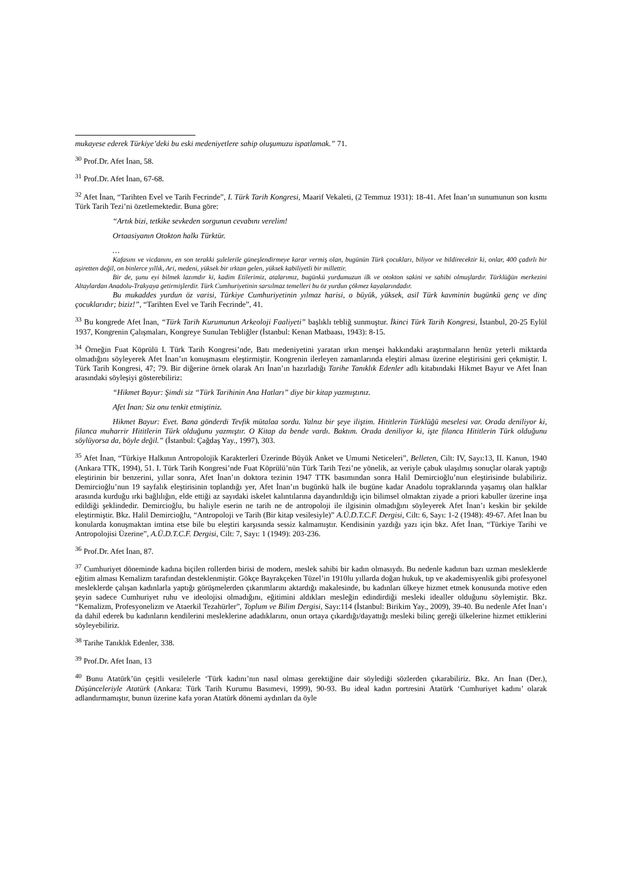mukayese ederek Türkiye’deki bu eski medeniyetlere sahip oluşumuzu ispatlamak.” 71.
<sup>30</sup> Prof.Dr. Afet İnan, 58.
<sup>31</sup> Prof.Dr. Afet İnan, 67-68.
<sup>32</sup> Afet İnan, “Tarihten Evel ve Tarih Fecrinde”, I. Türk Tarih Kongresi, Maarif Vekaleti, (2 Temmuz 1931): 18-41. Afet İnan’ın sunumunun son kısmı Türk Tarih Tezi’ni özetlemektedir. Buna göre:
“Artık bizi, tetkike sevkeden sorgunun cevabını verelim!
Ortaasiyanın Otokton halkı Türktür.
…
Kafasını ve vicdanını, en son terakki şulelerile güneşlendirmeye karar vermiş olan, bugünün Türk çocukları, biliyor ve bildirecektir ki, onlar, 400 çadırlı bir aşiretten değil, on binlerce yıllık, Ari, medeni, yüksek bir ırktan gelen, yüksek kabiliyetli bir millettir.
Bir de, şunu eyi bilmek lazımdır ki, kadim Etilerimiz, atalarımız, bugünkü yurdumuzun ilk ve otokton sakini ve sahibi olmuşlardır. Türklüğün merkezini Altaylardan Anadolu-Trakyaya getirmişlerdir. Türk Cumhuriyetinin sarsılmaz temelleri bu öz yurdun çökmez kayalarındadır.
Bu mukaddes yurdun öz varisi, Türkiye Cumhuriyetinin yılmaz harisi, o büyük, yüksek, asil Türk kavminin bugünkü genç ve dinç çocuklarıdır; biziz!”, “Tarihten Evel ve Tarih Fecrinde”, 41.
<sup>33</sup> Bu kongrede Afet İnan, “Türk Tarih Kurumunun Arkeoloji Faaliyeti” başlıklı tebliğ sunmuştur. İkinci Türk Tarih Kongresi, İstanbul, 20-25 Eylül 1937, Kongrenin Çalışmaları, Kongreye Sunulan Tebliğler (İstanbul: Kenan Matbaası, 1943): 8-15.
<sup>34</sup> Örneğin Fuat Köprülü I. Türk Tarih Kongresi’nde, Batı medeniyetini yaratan ırkın menşei hakkındaki araştırmaların henüz yeterli miktarda olmadığını söyleyerek Afet İnan’ın konuşmasını eleştirmiştir. Kongrenin ilerleyen zamanlarında eleştiri alması üzerine eleştirisini geri çekmiştir. I. Türk Tarih Kongresi, 47; 79. Bir diğerine örnek olarak Arı İnan’ın hazırladığı Tarihe Tanıklık Edenler adlı kitabındaki Hikmet Bayur ve Afet İnan arasındaki söyleşiyi gösterebiliriz:
“Hikmet Bayur: Şimdi siz “Türk Tarihinin Ana Hatları” diye bir kitap yazmıştınız.
Afet İnan: Siz onu tenkit etmiştiniz.
Hikmet Bayur: Evet. Bana gönderdi Tevfik mütalaa sordu. Yalnız bir şeye iliştim. Hititlerin Türklüğü meselesi var. Orada deniliyor ki, filanca muharrir Hititlerin Türk olduğunu yazmıştır. O Kitap da bende vardı. Baktım. Orada deniliyor ki, işte filanca Hititlerin Türk olduğunu söylüyorsa da, böyle değil.” (İstanbul: Çağdaş Yay., 1997), 303.
<sup>35</sup> Afet İnan, “Türkiye Halkının Antropolojik Karakterleri Üzerinde Büyük Anket ve Umumi Neticeleri”, Belleten, Cilt: IV, Sayı:13, II. Kanun, 1940 (Ankara TTK, 1994), 51. I. Türk Tarih Kongresi’nde Fuat Köprülü’nün Türk Tarih Tezi’ne yönelik, az veriyle çabuk ulaşılmış sonuçlar olarak yaptığı eleştirinin bir benzerini, yıllar sonra, Afet İnan’ın doktora tezinin 1947 TTK basımından sonra Halil Demircioğlu’nun eleştirisinde bulabiliriz. Demircioğlu’nun 19 sayfalık eleştirisinin toplandığı yer, Afet İnan’ın bugünkü halk ile bugüne kadar Anadolu topraklarında yaşamış olan halklar arasında kurduğu ırki bağlılığın, elde ettiği az sayıdaki iskelet kalıntılarına dayandırıldığı için bilimsel olmaktan ziyade a priori kabuller üzerine inşa edildiği şeklindedir. Demircioğlu, bu haliyle eserin ne tarih ne de antropoloji ile ilgisinin olmadığını söyleyerek Afet İnan’ı keskin bir şekilde eleştirmiştir. Bkz. Halil Demircioğlu, “Antropoloji ve Tarih (Bir kitap vesilesiyle)” A.Ü.D.T.C.F. Dergisi, Cilt: 6, Sayı: 1-2 (1948): 49-67. Afet İnan bu konularda konuşmaktan imtina etse bile bu eleştiri karşısında sessiz kalmamıştır. Kendisinin yazdığı yazı için bkz. Afet İnan, “Türkiye Tarihi ve Antropolojisi Üzerine”, A.Ü.D.T.C.F. Dergisi, Cilt: 7, Sayı: 1 (1949): 203-236.
<sup>36</sup> Prof.Dr. Afet İnan, 87.
<sup>37</sup> Cumhuriyet döneminde kadına biçilen rollerden birisi de modern, meslek sahibi bir kadın olmasıydı. Bu nedenle kadının bazı uzman mesleklerde eğitim alması Kemalizm tarafından desteklenmiştir. Gökçe Bayrakçeken Tüzel’in 1910lu yıllarda doğan hukuk, tıp ve akademisyenlik gibi profesyonel mesleklerde çalışan kadınlarla yaptığı görüşmelerden çıkarımlarını aktardığı makalesinde, bu kadınları ülkeye hizmet etmek konusunda motive eden şeyin sadece Cumhuriyet ruhu ve ideolojisi olmadığını, eğitimini aldıkları mesleğin edindirdiği mesleki idealler olduğunu söylemiştir. Bkz. “Kemalizm, Profesyonelizm ve Ataerkil Tezahürler”, Toplum ve Bilim Dergisi, Sayı:114 (İstanbul: Birikim Yay., 2009), 39-40. Bu nedenle Afet İnan’ı da dahil ederek bu kadınların kendilerini mesleklerine adadıklarını, onun ortaya çıkardığı/dayattığı mesleki bilinç gereği ülkelerine hizmet ettiklerini söyleyebiliriz.
<sup>38</sup> Tarihe Tanıklık Edenler, 338.
<sup>39</sup> Prof.Dr. Afet İnan, 13
<sup>40</sup> Bunu Atatürk’ün çeşitli vesilelerle ‘Türk kadını’nın nasıl olması gerektiğine dair söylediği sözlerden çıkarabiliriz. Bkz. Arı İnan (Der.), Düşünceleriyle Atatürk (Ankara: Türk Tarih Kurumu Basımevi, 1999), 90-93. Bu ideal kadın portresini Atatürk ‘Cumhuriyet kadını’ olarak adlandırmamıştır, bunun üzerine kafa yoran Atatürk dönemi aydınları da öyle